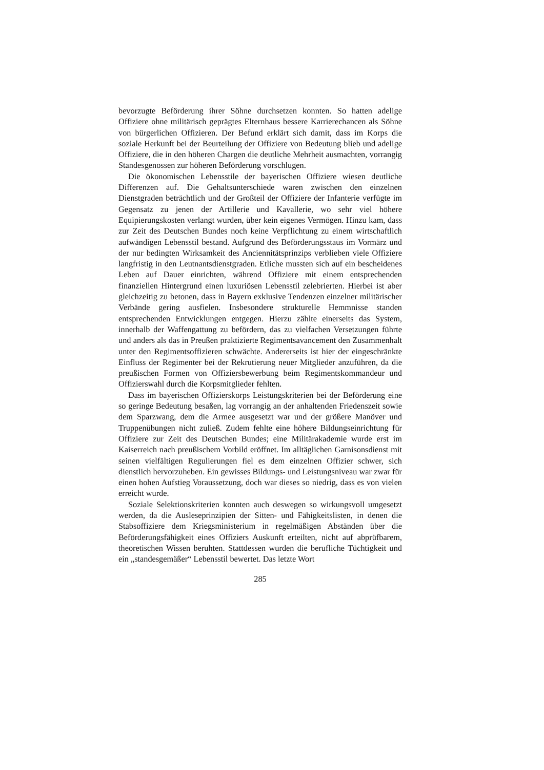bevorzugte Beförderung ihrer Söhne durchsetzen konnten. So hatten adelige Offiziere ohne militärisch geprägtes Elternhaus bessere Karrierechancen als Söhne von bürgerlichen Offizieren. Der Befund erklärt sich damit, dass im Korps die soziale Herkunft bei der Beurteilung der Offiziere von Bedeutung blieb und adelige Offiziere, die in den höheren Chargen die deutliche Mehrheit ausmachten, vorrangig Standesgenossen zur höheren Beförderung vorschlugen.
Die ökonomischen Lebensstile der bayerischen Offiziere wiesen deutliche Differenzen auf. Die Gehaltsunterschiede waren zwischen den einzelnen Dienstgraden beträchtlich und der Großteil der Offiziere der Infanterie verfügte im Gegensatz zu jenen der Artillerie und Kavallerie, wo sehr viel höhere Equipierungskosten verlangt wurden, über kein eigenes Vermögen. Hinzu kam, dass zur Zeit des Deutschen Bundes noch keine Verpflichtung zu einem wirtschaftlich aufwändigen Lebensstil bestand. Aufgrund des Beförderungsstaus im Vormärz und der nur bedingten Wirksamkeit des Anciennitätsprinzips verblieben viele Offiziere langfristig in den Leutnantsdienstgraden. Etliche mussten sich auf ein bescheidenes Leben auf Dauer einrichten, während Offiziere mit einem entsprechenden finanziellen Hintergrund einen luxuriösen Lebensstil zelebrierten. Hierbei ist aber gleichzeitig zu betonen, dass in Bayern exklusive Tendenzen einzelner militärischer Verbände gering ausfielen. Insbesondere strukturelle Hemmnisse standen entsprechenden Entwicklungen entgegen. Hierzu zählte einerseits das System, innerhalb der Waffengattung zu befördern, das zu vielfachen Versetzungen führte und anders als das in Preußen praktizierte Regimentsavancement den Zusammenhalt unter den Regimentsoffizieren schwächte. Andererseits ist hier der eingeschränkte Einfluss der Regimenter bei der Rekrutierung neuer Mitglieder anzuführen, da die preußischen Formen von Offiziersbewerbung beim Regimentskommandeur und Offizierswahl durch die Korpsmitglieder fehlten.
Dass im bayerischen Offizierskorps Leistungskriterien bei der Beförderung eine so geringe Bedeutung besaßen, lag vorrangig an der anhaltenden Friedenszeit sowie dem Sparzwang, dem die Armee ausgesetzt war und der größere Manöver und Truppenübungen nicht zuließ. Zudem fehlte eine höhere Bildungseinrichtung für Offiziere zur Zeit des Deutschen Bundes; eine Militärakademie wurde erst im Kaiserreich nach preußischem Vorbild eröffnet. Im alltäglichen Garnisonsdienst mit seinen vielfältigen Regulierungen fiel es dem einzelnen Offizier schwer, sich dienstlich hervorzuheben. Ein gewisses Bildungs- und Leistungsniveau war zwar für einen hohen Aufstieg Voraussetzung, doch war dieses so niedrig, dass es von vielen erreicht wurde.
Soziale Selektionskriterien konnten auch deswegen so wirkungsvoll umgesetzt werden, da die Ausleseprinzipien der Sitten- und Fähigkeitslisten, in denen die Stabsoffiziere dem Kriegsministerium in regelmäßigen Abständen über die Beförderungsfähigkeit eines Offiziers Auskunft erteilten, nicht auf abprüfbarem, theoretischen Wissen beruhten. Stattdessen wurden die berufliche Tüchtigkeit und ein „standesgemäßer“ Lebensstil bewertet. Das letzte Wort
285